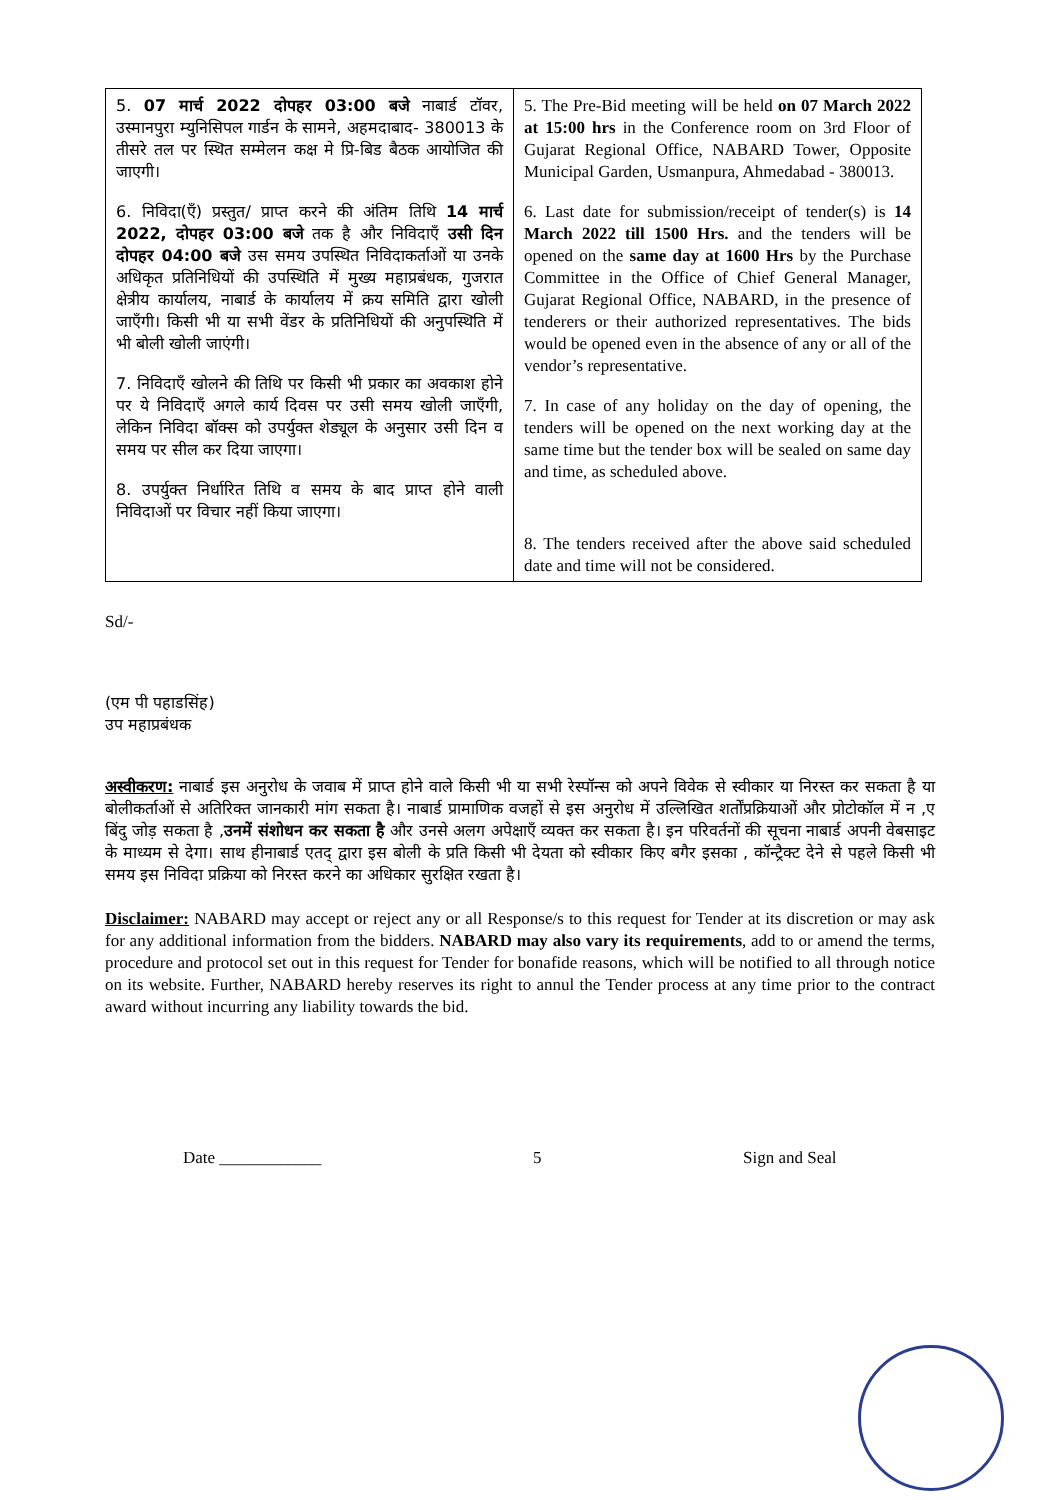| 5. 07 मार्च 2022 दोपहर 03:00 बजे नाबार्ड टॉवर, उस्मानपुरा म्युनिसिपल गार्डन के सामने, अहमदाबाद- 380013 के तीसरे तल पर स्थित सम्मेलन कक्ष मे प्रि-बिड बैठक आयोजित की जाएगी। 6. निविदा(एँ) प्रस्तुत/ प्राप्त करने की अंतिम तिथि 14 मार्च 2022, दोपहर 03:00 बजे तक है और निविदाएँ उसी दिन दोपहर 04:00 बजे उस समय उपस्थित निविदाकर्ताओं या उनके अधिकृत प्रतिनिधियों की उपस्थिति में मुख्य महाप्रबंधक, गुजरात क्षेत्रीय कार्यालय, नाबार्ड के कार्यालय में क्रय समिति द्वारा खोली जाएँगी। किसी भी या सभी वेंडर के प्रतिनिधियों की अनुपस्थिति में भी बोली खोली जाएंगी। 7. निविदाएँ खोलने की तिथि पर किसी भी प्रकार का अवकाश होने पर ये निविदाएँ अगले कार्य दिवस पर उसी समय खोली जाएँगी, लेकिन निविदा बॉक्स को उपर्युक्त शेड्यूल के अनुसार उसी दिन व समय पर सील कर दिया जाएगा। 8. उपर्युक्त निर्धारित तिथि व समय के बाद प्राप्त होने वाली निविदाओं पर विचार नहीं किया जाएगा। | 5. The Pre-Bid meeting will be held on 07 March 2022 at 15:00 hrs in the Conference room on 3rd Floor of Gujarat Regional Office, NABARD Tower, Opposite Municipal Garden, Usmanpura, Ahmedabad - 380013. 6. Last date for submission/receipt of tender(s) is 14 March 2022 till 1500 Hrs. and the tenders will be opened on the same day at 1600 Hrs by the Purchase Committee in the Office of Chief General Manager, Gujarat Regional Office, NABARD, in the presence of tenderers or their authorized representatives. The bids would be opened even in the absence of any or all of the vendor’s representative. 7. In case of any holiday on the day of opening, the tenders will be opened on the next working day at the same time but the tender box will be sealed on same day and time, as scheduled above. 8. The tenders received after the above said scheduled date and time will not be considered. |
Sd/-
(एम पी पहाडसिंह)
उप महाप्रबंधक
अस्वीकरण: नाबार्ड इस अनुरोध के जवाब में प्राप्त होने वाले किसी भी या सभी रेस्पॉन्स को अपने विवेक से स्वीकार या निरस्त कर सकता है या बोलीकर्ताओं से अतिरिक्त जानकारी मांग सकता है। नाबार्ड प्रामाणिक वजहों से इस अनुरोध में उल्लिखित शर्तोंप्रक्रियाओं और प्रोटोकॉल में न ,ए बिंदु जोड़ सकता है ,उनमें संशोधन कर सकता है और उनसे अलग अपेक्षाएँ व्यक्त कर सकता है। इन परिवर्तनों की सूचना नाबार्ड अपनी वेबसाइट के माध्यम से देगा। साथ हीनाबार्ड एतद् द्वारा इस बोली के प्रति किसी भी देयता को स्वीकार किए बगैर इसका , कॉन्ट्रैक्ट देने से पहले किसी भी समय इस निविदा प्रक्रिया को निरस्त करने का अधिकार सुरक्षित रखता है।
Disclaimer: NABARD may accept or reject any or all Response/s to this request for Tender at its discretion or may ask for any additional information from the bidders. NABARD may also vary its requirements, add to or amend the terms, procedure and protocol set out in this request for Tender for bonafide reasons, which will be notified to all through notice on its website. Further, NABARD hereby reserves its right to annul the Tender process at any time prior to the contract award without incurring any liability towards the bid.
Date ____________ 5 Sign and Seal